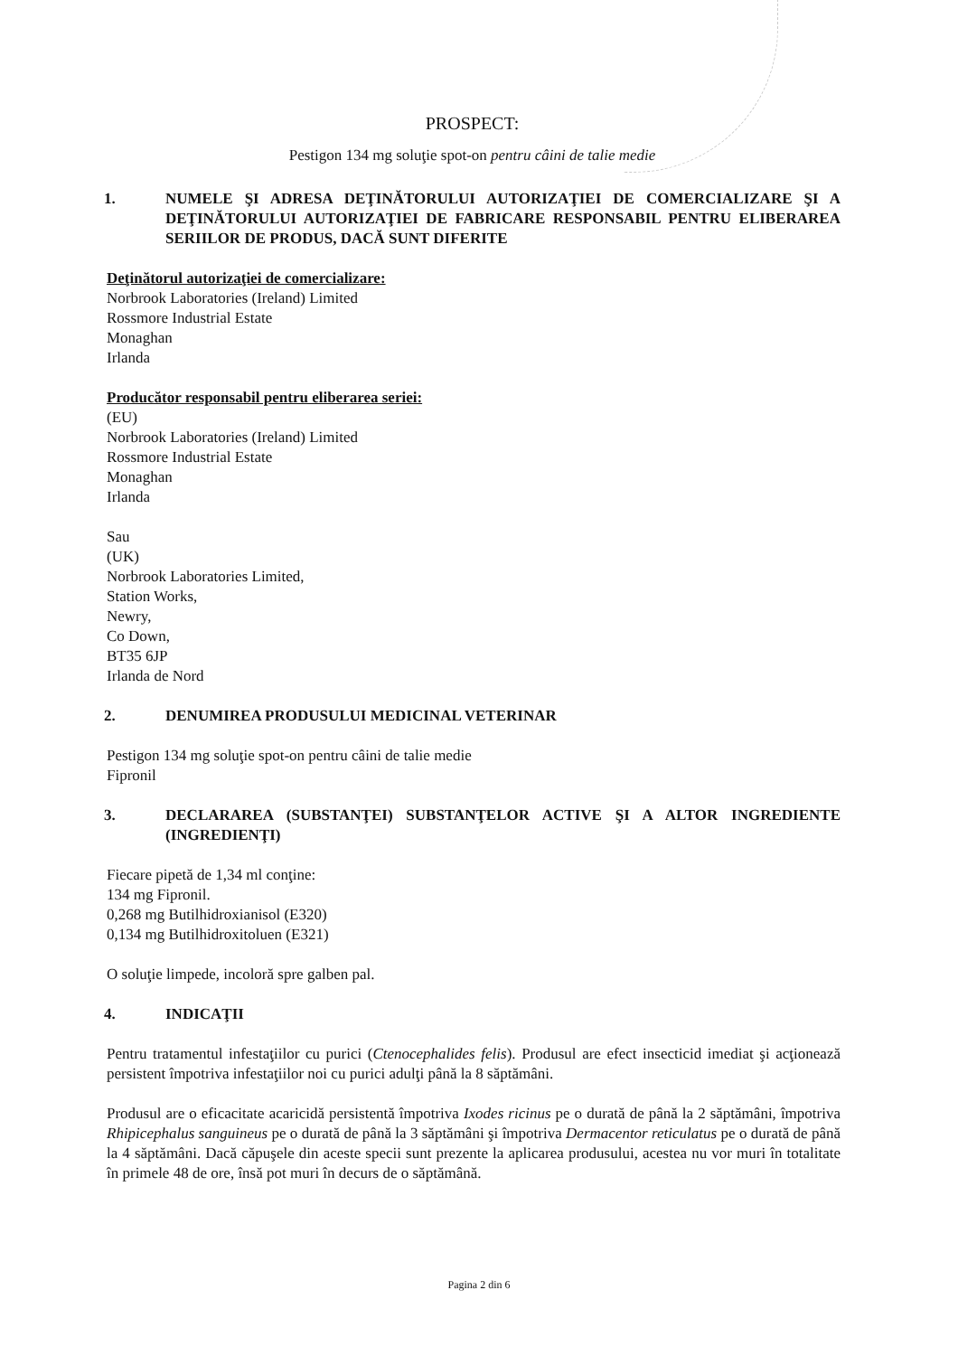PROSPECT:
Pestigon 134 mg soluţie spot-on pentru câini de talie medie
1. NUMELE ŞI ADRESA DEŢINĂTORULUI AUTORIZAŢIEI DE COMERCIALIZARE ŞI A DEŢINĂTORULUI AUTORIZAŢIEI DE FABRICARE RESPONSABIL PENTRU ELIBERAREA SERIILOR DE PRODUS, DACĂ SUNT DIFERITE
Deţinătorul autorizaţiei de comercializare:
Norbrook Laboratories (Ireland) Limited
Rossmore Industrial Estate
Monaghan
Irlanda
Producător responsabil pentru eliberarea seriei:
(EU)
Norbrook Laboratories (Ireland) Limited
Rossmore Industrial Estate
Monaghan
Irlanda
Sau
(UK)
Norbrook Laboratories Limited,
Station Works,
Newry,
Co Down,
BT35 6JP
Irlanda de Nord
2. DENUMIREA PRODUSULUI MEDICINAL VETERINAR
Pestigon 134 mg soluţie spot-on pentru câini de talie medie
Fipronil
3. DECLARAREA (SUBSTANŢEI) SUBSTANŢELOR ACTIVE ŞI A ALTOR INGREDIENTE (INGREDIENŢI)
Fiecare pipetă de 1,34 ml conţine:
134 mg Fipronil.
0,268 mg Butilhidroxianisol (E320)
0,134 mg Butilhidroxitoluen (E321)
O soluţie limpede, incoloră spre galben pal.
4. INDICAŢII
Pentru tratamentul infestaţiilor cu purici (Ctenocephalides felis). Produsul are efect insecticid imediat şi acţionează persistent împotriva infestaţiilor noi cu purici adulţi până la 8 săptămâni.
Produsul are o eficacitate acaricidă persistentă împotriva Ixodes ricinus pe o durată de până la 2 săptămâni, împotriva Rhipicephalus sanguineus pe o durată de până la 3 săptămâni şi împotriva Dermacentor reticulatus pe o durată de până la 4 săptămâni. Dacă căpuşele din aceste specii sunt prezente la aplicarea produsului, acestea nu vor muri în totalitate în primele 48 de ore, însă pot muri în decurs de o săptămână.
Pagina 2 din 6